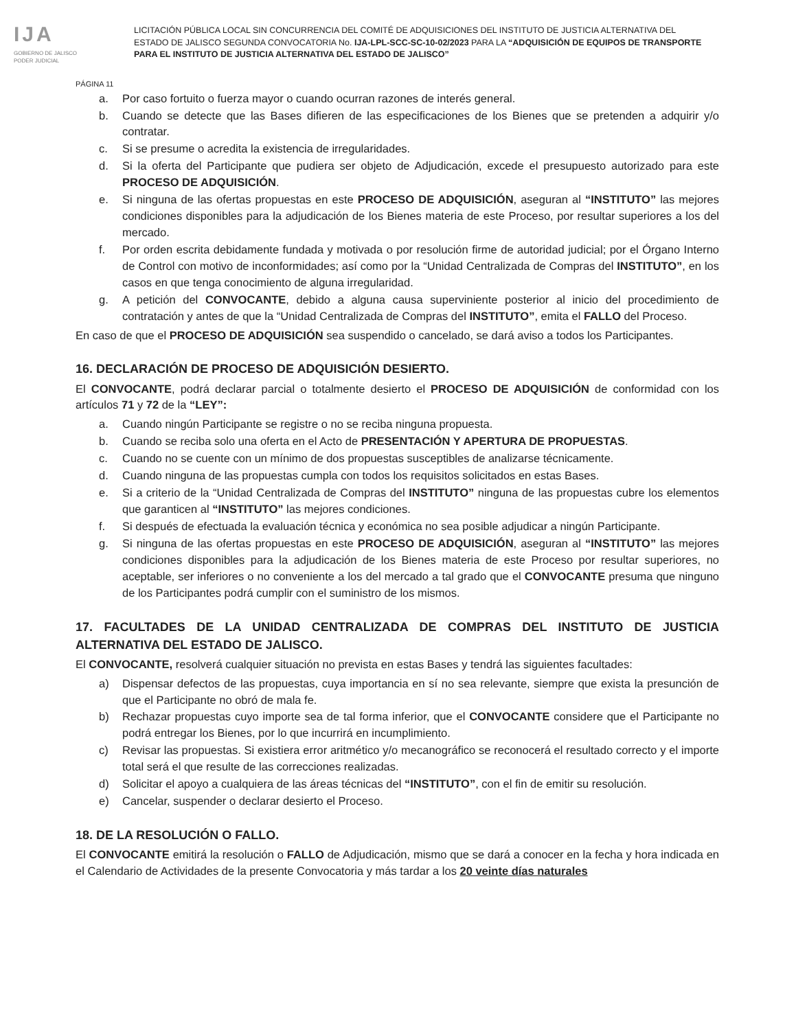IJA
GOBIERNO DE JALISCO
PODER JUDICIAL
LICITACIÓN PÚBLICA LOCAL SIN CONCURRENCIA DEL COMITÉ DE ADQUISICIONES DEL INSTITUTO DE JUSTICIA ALTERNATIVA DEL ESTADO DE JALISCO SEGUNDA CONVOCATORIA No. IJA-LPL-SCC-SC-10-02/2023 PARA LA “ADQUISICIÓN DE EQUIPOS DE TRANSPORTE PARA EL INSTITUTO DE JUSTICIA ALTERNATIVA DEL ESTADO DE JALISCO”
PÁGINA 11
a. Por caso fortuito o fuerza mayor o cuando ocurran razones de interés general.
b. Cuando se detecte que las Bases difieren de las especificaciones de los Bienes que se pretenden a adquirir y/o contratar.
c. Si se presume o acredita la existencia de irregularidades.
d. Si la oferta del Participante que pudiera ser objeto de Adjudicación, excede el presupuesto autorizado para este PROCESO DE ADQUISICIÓN.
e. Si ninguna de las ofertas propuestas en este PROCESO DE ADQUISICIÓN, aseguran al “INSTITUTO” las mejores condiciones disponibles para la adjudicación de los Bienes materia de este Proceso, por resultar superiores a los del mercado.
f. Por orden escrita debidamente fundada y motivada o por resolución firme de autoridad judicial; por el Órgano Interno de Control con motivo de inconformidades; así como por la “Unidad Centralizada de Compras del INSTITUTO”, en los casos en que tenga conocimiento de alguna irregularidad.
g. A petición del CONVOCANTE, debido a alguna causa superviniente posterior al inicio del procedimiento de contratación y antes de que la “Unidad Centralizada de Compras del INSTITUTO”, emita el FALLO del Proceso.
En caso de que el PROCESO DE ADQUISICIÓN sea suspendido o cancelado, se dará aviso a todos los Participantes.
16. DECLARACIÓN DE PROCESO DE ADQUISICIÓN DESIERTO.
El CONVOCANTE, podrá declarar parcial o totalmente desierto el PROCESO DE ADQUISICIÓN de conformidad con los artículos 71 y 72 de la “LEY”:
a. Cuando ningún Participante se registre o no se reciba ninguna propuesta.
b. Cuando se reciba solo una oferta en el Acto de PRESENTACIÓN Y APERTURA DE PROPUESTAS.
c. Cuando no se cuente con un mínimo de dos propuestas susceptibles de analizarse técnicamente.
d. Cuando ninguna de las propuestas cumpla con todos los requisitos solicitados en estas Bases.
e. Si a criterio de la “Unidad Centralizada de Compras del INSTITUTO” ninguna de las propuestas cubre los elementos que garanticen al “INSTITUTO” las mejores condiciones.
f. Si después de efectuada la evaluación técnica y económica no sea posible adjudicar a ningún Participante.
g. Si ninguna de las ofertas propuestas en este PROCESO DE ADQUISICIÓN, aseguran al “INSTITUTO” las mejores condiciones disponibles para la adjudicación de los Bienes materia de este Proceso por resultar superiores, no aceptable, ser inferiores o no conveniente a los del mercado a tal grado que el CONVOCANTE presuma que ninguno de los Participantes podrá cumplir con el suministro de los mismos.
17. FACULTADES DE LA UNIDAD CENTRALIZADA DE COMPRAS DEL INSTITUTO DE JUSTICIA ALTERNATIVA DEL ESTADO DE JALISCO.
El CONVOCANTE, resolverá cualquier situación no prevista en estas Bases y tendrá las siguientes facultades:
a) Dispensar defectos de las propuestas, cuya importancia en sí no sea relevante, siempre que exista la presunción de que el Participante no obró de mala fe.
b) Rechazar propuestas cuyo importe sea de tal forma inferior, que el CONVOCANTE considere que el Participante no podrá entregar los Bienes, por lo que incurrirá en incumplimiento.
c) Revisar las propuestas. Si existiera error aritmético y/o mecanográfico se reconocerá el resultado correcto y el importe total será el que resulte de las correcciones realizadas.
d) Solicitar el apoyo a cualquiera de las áreas técnicas del “INSTITUTO”, con el fin de emitir su resolución.
e) Cancelar, suspender o declarar desierto el Proceso.
18. DE LA RESOLUCIÓN O FALLO.
El CONVOCANTE emitirá la resolución o FALLO de Adjudicación, mismo que se dará a conocer en la fecha y hora indicada en el Calendario de Actividades de la presente Convocatoria y más tardar a los 20 veinte días naturales